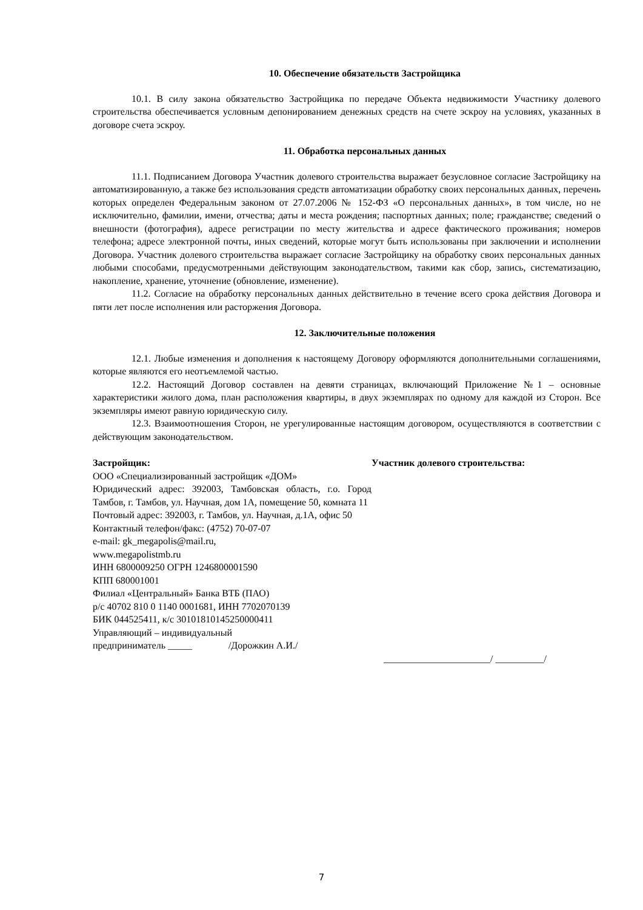10. Обеспечение обязательств Застройщика
10.1. В силу закона обязательство Застройщика по передаче Объекта недвижимости Участнику долевого строительства обеспечивается условным депонированием денежных средств на счете эскроу на условиях, указанных в договоре счета эскроу.
11. Обработка персональных данных
11.1. Подписанием Договора Участник долевого строительства выражает безусловное согласие Застройщику на автоматизированную, а также без использования средств автоматизации обработку своих персональных данных, перечень которых определен Федеральным законом от 27.07.2006 № 152-ФЗ «О персональных данных», в том числе, но не исключительно, фамилии, имени, отчества; даты и места рождения; паспортных данных; поле; гражданстве; сведений о внешности (фотография), адресе регистрации по месту жительства и адресе фактического проживания; номеров телефона; адресе электронной почты, иных сведений, которые могут быть использованы при заключении и исполнении Договора. Участник долевого строительства выражает согласие Застройщику на обработку своих персональных данных любыми способами, предусмотренными действующим законодательством, такими как сбор, запись, систематизацию, накопление, хранение, уточнение (обновление, изменение).
11.2. Согласие на обработку персональных данных действительно в течение всего срока действия Договора и пяти лет после исполнения или расторжения Договора.
12. Заключительные положения
12.1. Любые изменения и дополнения к настоящему Договору оформляются дополнительными соглашениями, которые являются его неотъемлемой частью.
12.2. Настоящий Договор составлен на девяти страницах, включающий Приложение №1 – основные характеристики жилого дома, план расположения квартиры, в двух экземплярах по одному для каждой из Сторон. Все экземпляры имеют равную юридическую силу.
12.3. Взаимоотношения Сторон, не урегулированные настоящим договором, осуществляются в соответствии с действующим законодательством.
Застройщик:
ООО «Специализированный застройщик «ДОМ»
Юридический адрес: 392003, Тамбовская область, г.о. Город Тамбов, г. Тамбов, ул. Научная, дом 1А, помещение 50, комната 11
Почтовый адрес: 392003, г. Тамбов, ул. Научная, д.1А, офис 50
Контактный телефон/факс: (4752) 70-07-07
e-mail: gk_megapolis@mail.ru,
www.megapolistmb.ru
ИНН 6800009250 ОГРН 1246800001590
КПП 680001001
Филиал «Центральный» Банка ВТБ (ПАО)
р/с 40702 810 0 1140 0001681, ИНН 7702070139
БИК 044525411, к/с 30101810145250000411
Управляющий – индивидуальный
предприниматель _____ /Дорожкин А.И./
Участник долевого строительства:
______________________/ __________/
7